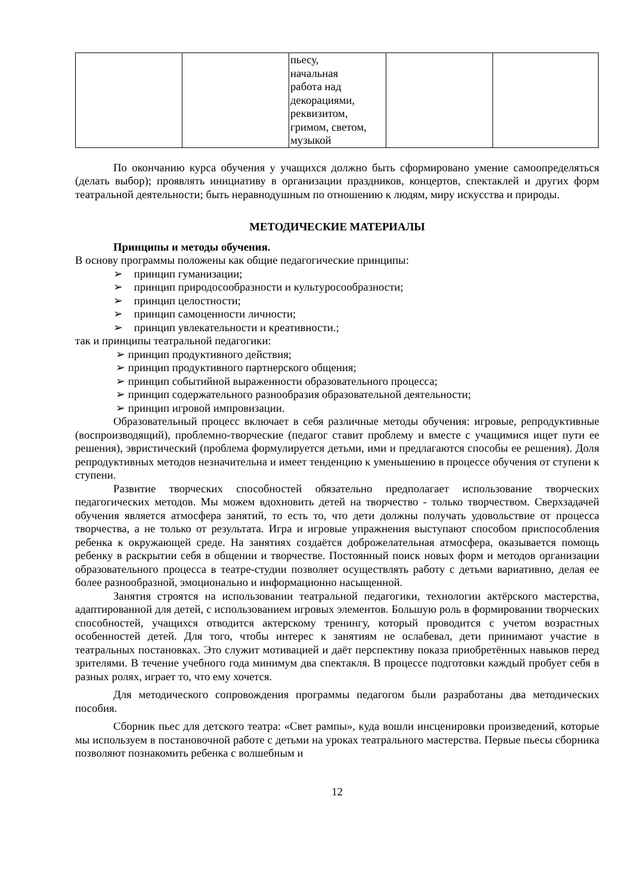| | | пьесу, начальная работа над декорациями, реквизитом, гримом, светом, музыкой | | |
По окончанию курса обучения у учащихся должно быть сформировано умение самоопределяться (делать выбор); проявлять инициативу в организации праздников, концертов, спектаклей и других форм театральной деятельности; быть неравнодушным по отношению к людям, миру искусства и природы.
МЕТОДИЧЕСКИЕ МАТЕРИАЛЫ
Принципы и методы обучения.
В основу программы положены как общие педагогические принципы:
➢ принцип гуманизации;
➢ принцип природосообразности и культуросообразности;
➢ принцип целостности;
➢ принцип самоценности личности;
➢ принцип увлекательности и креативности.;
так и принципы театральной педагогики:
➢ принцип продуктивного действия;
➢ принцип продуктивного партнерского общения;
➢ принцип событийной выраженности образовательного процесса;
➢ принцип содержательного разнообразия образовательной деятельности;
➢ принцип игровой импровизации.
Образовательный процесс включает в себя различные методы обучения: игровые, репродуктивные (воспроизводящий), проблемно-творческие (педагог ставит проблему и вместе с учащимися ищет пути ее решения), эвристический (проблема формулируется детьми, ими и предлагаются способы ее решения). Доля репродуктивных методов незначительна и имеет тенденцию к уменьшению в процессе обучения от ступени к ступени.
Развитие творческих способностей обязательно предполагает использование творческих педагогических методов. Мы можем вдохновить детей на творчество - только творчеством. Сверхзадачей обучения является атмосфера занятий, то есть то, что дети должны получать удовольствие от процесса творчества, а не только от результата. Игра и игровые упражнения выступают способом приспособления ребенка к окружающей среде. На занятиях создаётся доброжелательная атмосфера, оказывается помощь ребенку в раскрытии себя в общении и творчестве. Постоянный поиск новых форм и методов организации образовательного процесса в театре-студии позволяет осуществлять работу с детьми вариативно, делая ее более разнообразной, эмоционально и информационно насыщенной.
Занятия строятся на использовании театральной педагогики, технологии актёрского мастерства, адаптированной для детей, с использованием игровых элементов. Большую роль в формировании творческих способностей, учащихся отводится актерскому тренингу, который проводится с учетом возрастных особенностей детей. Для того, чтобы интерес к занятиям не ослабевал, дети принимают участие в театральных постановках. Это служит мотивацией и даёт перспективу показа приобретённых навыков перед зрителями. В течение учебного года минимум два спектакля. В процессе подготовки каждый пробует себя в разных ролях, играет то, что ему хочется.
Для методического сопровождения программы педагогом были разработаны два методических пособия.
Сборник пьес для детского театра: «Свет рампы», куда вошли инсценировки произведений, которые мы используем в постановочной работе с детьми на уроках театрального мастерства. Первые пьесы сборника позволяют познакомить ребенка с волшебным и
12